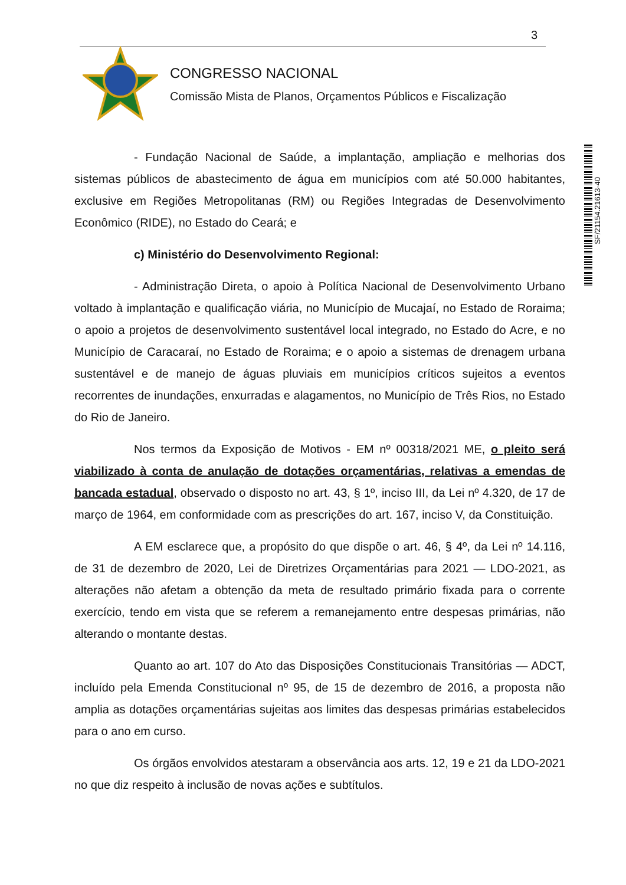3
CONGRESSO NACIONAL
Comissão Mista de Planos, Orçamentos Públicos e Fiscalização
SF/21154.21613-40
- Fundação Nacional de Saúde, a implantação, ampliação e melhorias dos sistemas públicos de abastecimento de água em municípios com até 50.000 habitantes, exclusive em Regiões Metropolitanas (RM) ou Regiões Integradas de Desenvolvimento Econômico (RIDE), no Estado do Ceará; e
c) Ministério do Desenvolvimento Regional:
- Administração Direta, o apoio à Política Nacional de Desenvolvimento Urbano voltado à implantação e qualificação viária, no Município de Mucajaí, no Estado de Roraima; o apoio a projetos de desenvolvimento sustentável local integrado, no Estado do Acre, e no Município de Caracaraí, no Estado de Roraima; e o apoio a sistemas de drenagem urbana sustentável e de manejo de águas pluviais em municípios críticos sujeitos a eventos recorrentes de inundações, enxurradas e alagamentos, no Município de Três Rios, no Estado do Rio de Janeiro.
Nos termos da Exposição de Motivos - EM nº 00318/2021 ME, o pleito será viabilizado à conta de anulação de dotações orçamentárias, relativas a emendas de bancada estadual, observado o disposto no art. 43, § 1º, inciso III, da Lei nº 4.320, de 17 de março de 1964, em conformidade com as prescrições do art. 167, inciso V, da Constituição.
A EM esclarece que, a propósito do que dispõe o art. 46, § 4º, da Lei nº 14.116, de 31 de dezembro de 2020, Lei de Diretrizes Orçamentárias para 2021 — LDO-2021, as alterações não afetam a obtenção da meta de resultado primário fixada para o corrente exercício, tendo em vista que se referem a remanejamento entre despesas primárias, não alterando o montante destas.
Quanto ao art. 107 do Ato das Disposições Constitucionais Transitórias — ADCT, incluído pela Emenda Constitucional nº 95, de 15 de dezembro de 2016, a proposta não amplia as dotações orçamentárias sujeitas aos limites das despesas primárias estabelecidos para o ano em curso.
Os órgãos envolvidos atestaram a observância aos arts. 12, 19 e 21 da LDO-2021 no que diz respeito à inclusão de novas ações e subtítulos.